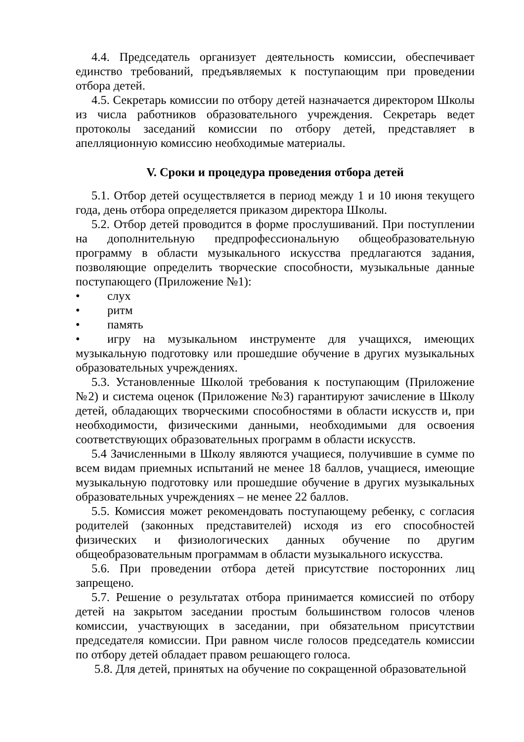4.4. Председатель организует деятельность комиссии, обеспечивает единство требований, предъявляемых к поступающим при проведении отбора детей.
4.5. Секретарь комиссии по отбору детей назначается директором Школы из числа работников образовательного учреждения. Секретарь ведет протоколы заседаний комиссии по отбору детей, представляет в апелляционную комиссию необходимые материалы.
V. Сроки и процедура проведения отбора детей
5.1. Отбор детей осуществляется в период между 1 и 10 июня текущего года, день отбора определяется приказом директора Школы.
5.2. Отбор детей проводится в форме прослушиваний. При поступлении на дополнительную предпрофессиональную общеобразовательную программу в области музыкального искусства предлагаются задания, позволяющие определить творческие способности, музыкальные данные поступающего (Приложение №1):
• слух
• ритм
• память
• игру на музыкальном инструменте для учащихся, имеющих музыкальную подготовку или прошедшие обучение в других музыкальных образовательных учреждениях.
5.3. Установленные Школой требования к поступающим (Приложение №2) и система оценок (Приложение №3) гарантируют зачисление в Школу детей, обладающих творческими способностями в области искусств и, при необходимости, физическими данными, необходимыми для освоения соответствующих образовательных программ в области искусств.
5.4 Зачисленными в Школу являются учащиеся, получившие в сумме по всем видам приемных испытаний не менее 18 баллов, учащиеся, имеющие музыкальную подготовку или прошедшие обучение в других музыкальных образовательных учреждениях – не менее 22 баллов.
5.5. Комиссия может рекомендовать поступающему ребенку, с согласия родителей (законных представителей) исходя из его способностей физических и физиологических данных обучение по другим общеобразовательным программам в области музыкального искусства.
5.6. При проведении отбора детей присутствие посторонних лиц запрещено.
5.7. Решение о результатах отбора принимается комиссией по отбору детей на закрытом заседании простым большинством голосов членов комиссии, участвующих в заседании, при обязательном присутствии председателя комиссии. При равном числе голосов председатель комиссии по отбору детей обладает правом решающего голоса.
5.8. Для детей, принятых на обучение по сокращенной образовательной